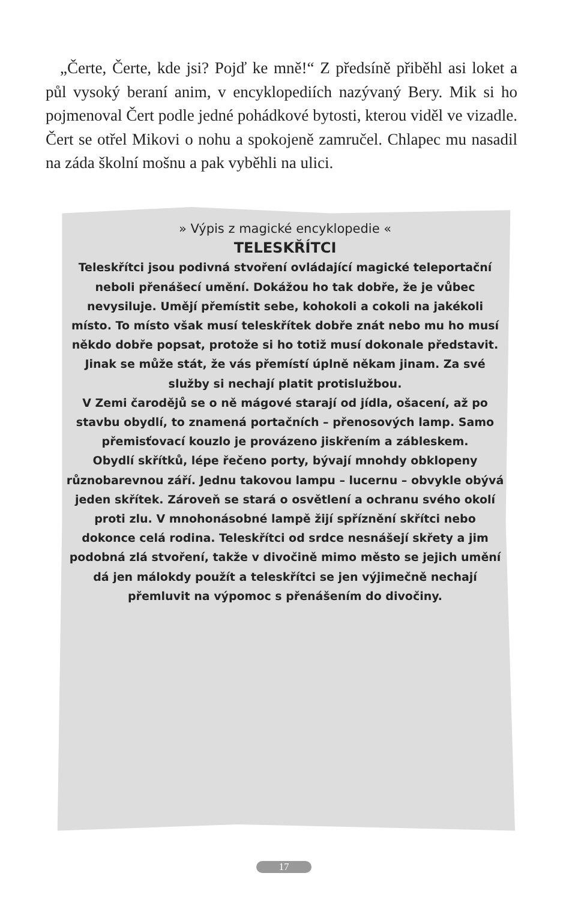„Čerte, Čerte, kde jsi? Pojď ke mně!“ Z předsíně přiběhl asi loket a půl vysoký beraní anim, v encyklopediích nazývaný Bery. Mik si ho pojmenoval Čert podle jedné pohádkové bytosti, kterou viděl ve vizadle. Čert se otřel Mikovi o nohu a spokojeně zamručel. Chlapec mu nasadil na záda školní mošnu a pak vyběhli na ulici.
» Výpis z magické encyklopedie «
TELESKŘÍTCI
Teleskřítci jsou podivná stvoření ovládající magické teleportační neboli přenášecí umění. Dokážou ho tak dobře, že je vůbec nevysiluje. Umějí přemístit sebe, kohokoli a cokoli na jakékoli místo. To místo však musí teleskřítek dobře znát nebo mu ho musí někdo dobře popsat, protože si ho totiž musí dokonale představit. Jinak se může stát, že vás přemístí úplně někam jinam. Za své služby si nechají platit protislužbou.
V Zemi čarodějů se o ně mágové starají od jídla, ošacení, až po stavbu obydlí, to znamená portačních – přenosových lamp. Samo přemisťovací kouzlo je provázeno jiskřením a zábleskem.
Obydlí skřítků, lépe řečeno porty, bývají mnohdy obklopeny různobarevnou září. Jednu takovou lampu – lucernu – obvykle obývá jeden skřítek. Zároveň se stará o osvětlení a ochranu svého okolí proti zlu. V mnohonásobné lampě žijí spříznění skřítci nebo dokonce celá rodina. Teleskřítci od srdce nesnášejí skřety a jim podobná zlá stvoření, takže v divočině mimo město se jejich umění dá jen málokdy použít a teleskřítci se jen výjimečně nechají přemluvit na výpomoc s přenášením do divočiny.
17